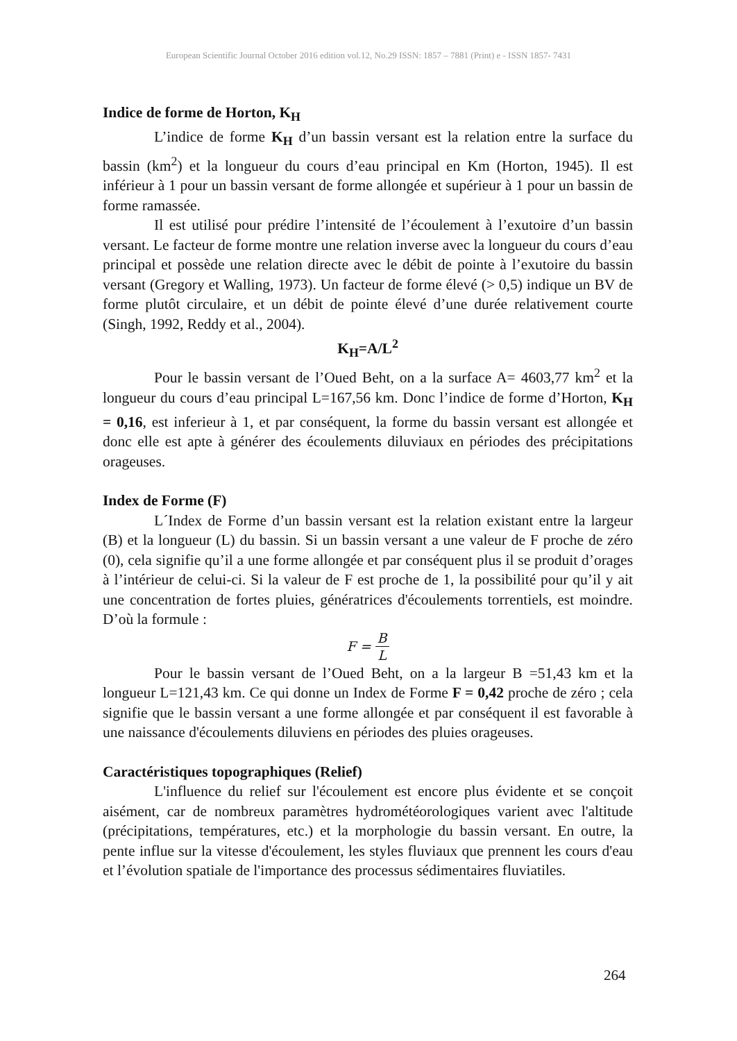European Scientific Journal October 2016 edition vol.12, No.29 ISSN: 1857 – 7881 (Print) e - ISSN 1857- 7431
Indice de forme de Horton, K<sub>H</sub>
L’indice de forme K<sub>H</sub> d’un bassin versant est la relation entre la surface du bassin (km<sup>2</sup>) et la longueur du cours d’eau principal en Km (Horton, 1945). Il est inférieur à 1 pour un bassin versant de forme allongée et supérieur à 1 pour un bassin de forme ramassée.
Il est utilisé pour prédire l’intensité de l’écoulement à l’exutoire d’un bassin versant. Le facteur de forme montre une relation inverse avec la longueur du cours d’eau principal et possède une relation directe avec le débit de pointe à l’exutoire du bassin versant (Gregory et Walling, 1973). Un facteur de forme élevé (> 0,5) indique un BV de forme plutôt circulaire, et un débit de pointe élevé d’une durée relativement courte (Singh, 1992, Reddy et al., 2004).
K<sub>H</sub>=A/L<sup>2</sup>
Pour le bassin versant de l’Oued Beht, on a la surface A= 4603,77 km<sup>2</sup> et la longueur du cours d’eau principal L=167,56 km. Donc l’indice de forme d’Horton, K<sub>H</sub> = 0,16, est inferieur à 1, et par conséquent, la forme du bassin versant est allongée et donc elle est apte à générer des écoulements diluviaux en périodes des précipitations orageuses.
Index de Forme (F)
L´Index de Forme d’un bassin versant est la relation existant entre la largeur (B) et la longueur (L) du bassin. Si un bassin versant a une valeur de F proche de zéro (0), cela signifie qu’il a une forme allongée et par conséquent plus il se produit d’orages à l’intérieur de celui-ci. Si la valeur de F est proche de 1, la possibilité pour qu’il y ait une concentration de fortes pluies, génératrices d'écoulements torrentiels, est moindre. D’où la formule :
F = B L
Pour le bassin versant de l’Oued Beht, on a la largeur B =51,43 km et la longueur L=121,43 km. Ce qui donne un Index de Forme F = 0,42 proche de zéro ; cela signifie que le bassin versant a une forme allongée et par conséquent il est favorable à une naissance d'écoulements diluviens en périodes des pluies orageuses.
Caractéristiques topographiques (Relief)
L'influence du relief sur l'écoulement est encore plus évidente et se conçoit aisément, car de nombreux paramètres hydrométéorologiques varient avec l'altitude (précipitations, températures, etc.) et la morphologie du bassin versant. En outre, la pente influe sur la vitesse d'écoulement, les styles fluviaux que prennent les cours d'eau et l’évolution spatiale de l'importance des processus sédimentaires fluviatiles.
264